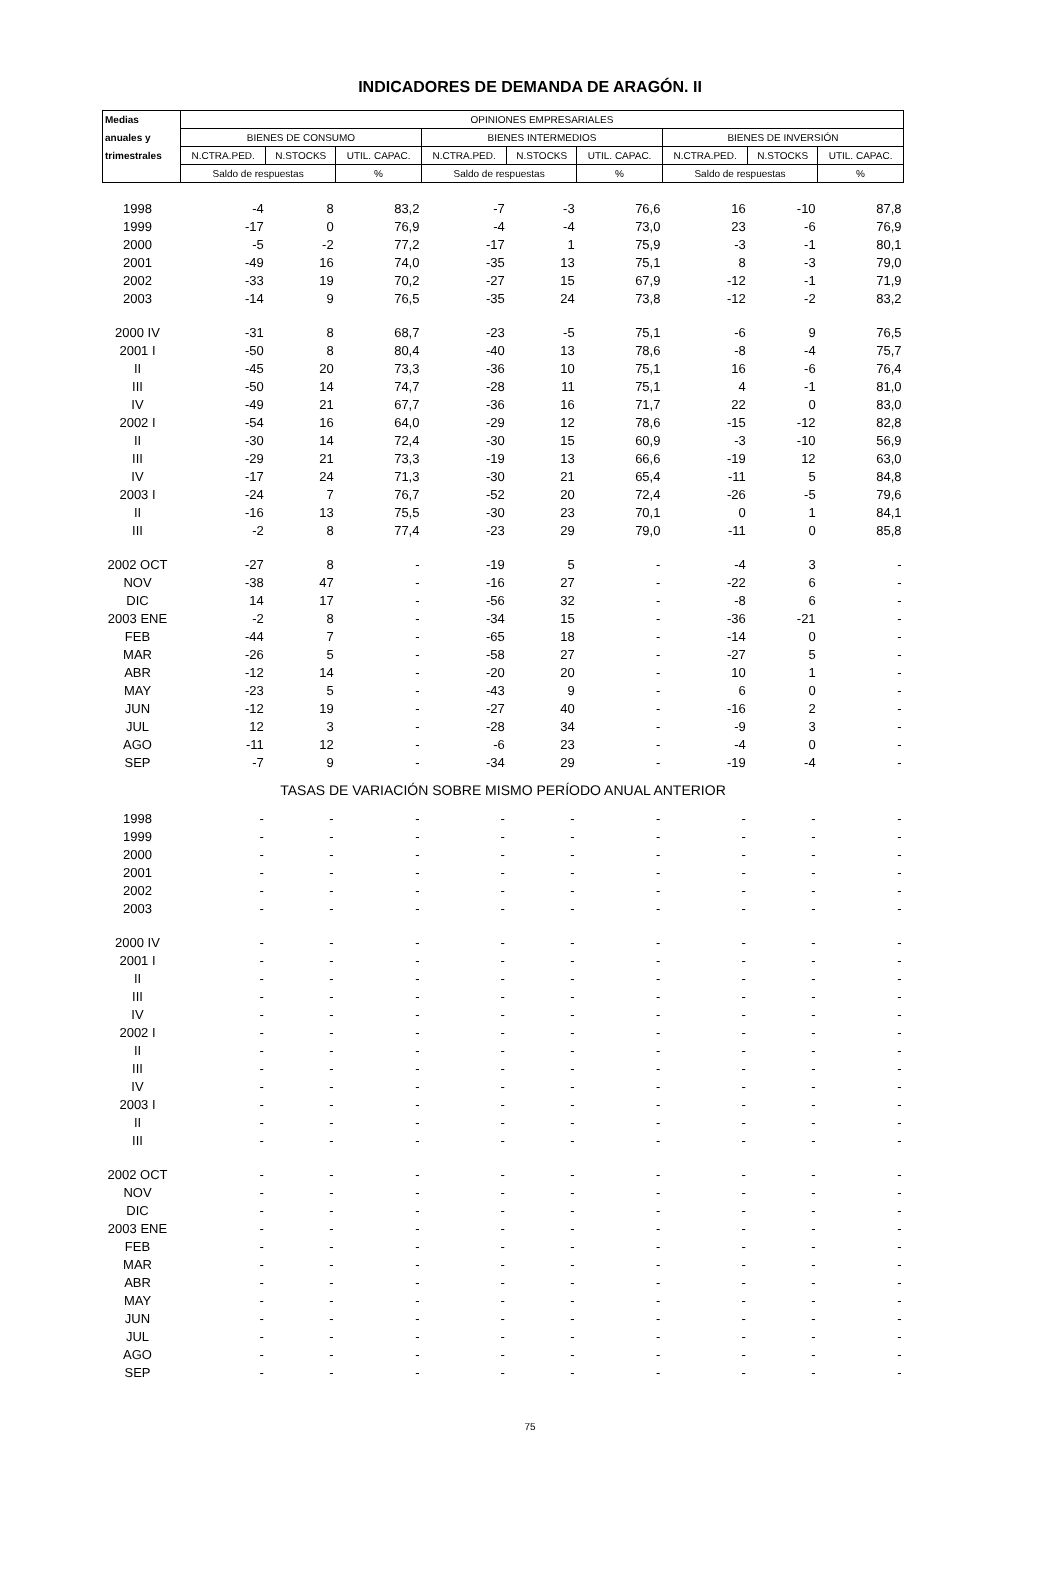INDICADORES DE DEMANDA DE ARAGÓN. II
| Medias | OPINIONES EMPRESARIALES | | | | | | | | |
| --- | --- | --- | --- | --- | --- | --- | --- | --- | --- |
| anuales y | BIENES DE CONSUMO | | | BIENES INTERMEDIOS | | | BIENES DE INVERSIÓN | | |
| trimestrales | N.CTRA.PED. | N.STOCKS | UTIL. CAPAC. | N.CTRA.PED. | N.STOCKS | UTIL. CAPAC. | N.CTRA.PED. | N.STOCKS | UTIL. CAPAC. |
| | Saldo de respuestas | | % | Saldo de respuestas | | % | Saldo de respuestas | | % |
| 1998 | -4 | 8 | 83,2 | -7 | -3 | 76,6 | 16 | -10 | 87,8 |
| 1999 | -17 | 0 | 76,9 | -4 | -4 | 73,0 | 23 | -6 | 76,9 |
| 2000 | -5 | -2 | 77,2 | -17 | 1 | 75,9 | -3 | -1 | 80,1 |
| 2001 | -49 | 16 | 74,0 | -35 | 13 | 75,1 | 8 | -3 | 79,0 |
| 2002 | -33 | 19 | 70,2 | -27 | 15 | 67,9 | -12 | -1 | 71,9 |
| 2003 | -14 | 9 | 76,5 | -35 | 24 | 73,8 | -12 | -2 | 83,2 |
| 2000 IV | -31 | 8 | 68,7 | -23 | -5 | 75,1 | -6 | 9 | 76,5 |
| 2001 I | -50 | 8 | 80,4 | -40 | 13 | 78,6 | -8 | -4 | 75,7 |
| II | -45 | 20 | 73,3 | -36 | 10 | 75,1 | 16 | -6 | 76,4 |
| III | -50 | 14 | 74,7 | -28 | 11 | 75,1 | 4 | -1 | 81,0 |
| IV | -49 | 21 | 67,7 | -36 | 16 | 71,7 | 22 | 0 | 83,0 |
| 2002 I | -54 | 16 | 64,0 | -29 | 12 | 78,6 | -15 | -12 | 82,8 |
| II | -30 | 14 | 72,4 | -30 | 15 | 60,9 | -3 | -10 | 56,9 |
| III | -29 | 21 | 73,3 | -19 | 13 | 66,6 | -19 | 12 | 63,0 |
| IV | -17 | 24 | 71,3 | -30 | 21 | 65,4 | -11 | 5 | 84,8 |
| 2003 I | -24 | 7 | 76,7 | -52 | 20 | 72,4 | -26 | -5 | 79,6 |
| II | -16 | 13 | 75,5 | -30 | 23 | 70,1 | 0 | 1 | 84,1 |
| III | -2 | 8 | 77,4 | -23 | 29 | 79,0 | -11 | 0 | 85,8 |
| 2002 OCT | -27 | 8 | - | -19 | 5 | - | -4 | 3 | - |
| NOV | -38 | 47 | - | -16 | 27 | - | -22 | 6 | - |
| DIC | 14 | 17 | - | -56 | 32 | - | -8 | 6 | - |
| 2003 ENE | -2 | 8 | - | -34 | 15 | - | -36 | -21 | - |
| FEB | -44 | 7 | - | -65 | 18 | - | -14 | 0 | - |
| MAR | -26 | 5 | - | -58 | 27 | - | -27 | 5 | - |
| ABR | -12 | 14 | - | -20 | 20 | - | 10 | 1 | - |
| MAY | -23 | 5 | - | -43 | 9 | - | 6 | 0 | - |
| JUN | -12 | 19 | - | -27 | 40 | - | -16 | 2 | - |
| JUL | 12 | 3 | - | -28 | 34 | - | -9 | 3 | - |
| AGO | -11 | 12 | - | -6 | 23 | - | -4 | 0 | - |
| SEP | -7 | 9 | - | -34 | 29 | - | -19 | -4 | - |
| TASAS DE VARIACIÓN SOBRE MISMO PERÍODO ANUAL ANTERIOR | | | | | | | | | |
| 1998 | - | - | - | - | - | - | - | - | - |
| 1999 | - | - | - | - | - | - | - | - | - |
| 2000 | - | - | - | - | - | - | - | - | - |
| 2001 | - | - | - | - | - | - | - | - | - |
| 2002 | - | - | - | - | - | - | - | - | - |
| 2003 | - | - | - | - | - | - | - | - | - |
| 2000 IV | - | - | - | - | - | - | - | - | - |
| 2001 I | - | - | - | - | - | - | - | - | - |
| II | - | - | - | - | - | - | - | - | - |
| III | - | - | - | - | - | - | - | - | - |
| IV | - | - | - | - | - | - | - | - | - |
| 2002 I | - | - | - | - | - | - | - | - | - |
| II | - | - | - | - | - | - | - | - | - |
| III | - | - | - | - | - | - | - | - | - |
| IV | - | - | - | - | - | - | - | - | - |
| 2003 I | - | - | - | - | - | - | - | - | - |
| II | - | - | - | - | - | - | - | - | - |
| III | - | - | - | - | - | - | - | - | - |
| 2002 OCT | - | - | - | - | - | - | - | - | - |
| NOV | - | - | - | - | - | - | - | - | - |
| DIC | - | - | - | - | - | - | - | - | - |
| 2003 ENE | - | - | - | - | - | - | - | - | - |
| FEB | - | - | - | - | - | - | - | - | - |
| MAR | - | - | - | - | - | - | - | - | - |
| ABR | - | - | - | - | - | - | - | - | - |
| MAY | - | - | - | - | - | - | - | - | - |
| JUN | - | - | - | - | - | - | - | - | - |
| JUL | - | - | - | - | - | - | - | - | - |
| AGO | - | - | - | - | - | - | - | - | - |
| SEP | - | - | - | - | - | - | - | - | - |
75